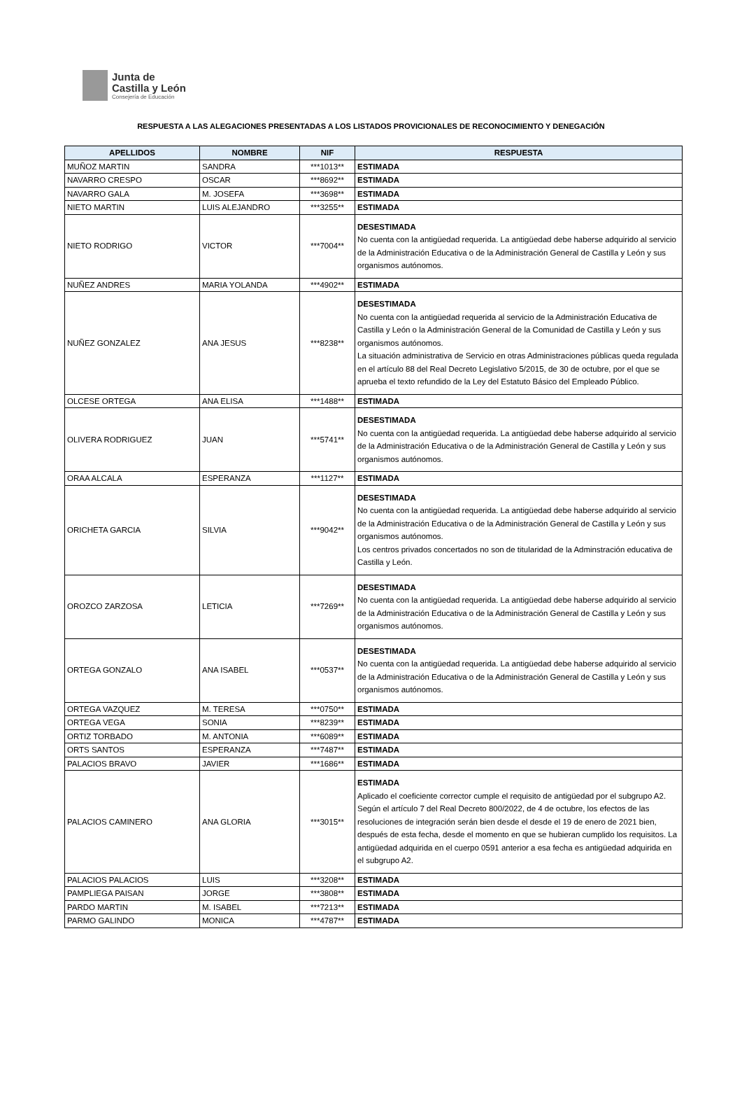Junta de
Castilla y León
Consejería de Educación
RESPUESTA A LAS ALEGACIONES PRESENTADAS A LOS LISTADOS PROVICIONALES DE RECONOCIMIENTO Y DENEGACIÓN
| APELLIDOS | NOMBRE | NIF | RESPUESTA |
| --- | --- | --- | --- |
| MUÑOZ MARTIN | SANDRA | ***1013** | ESTIMADA |
| NAVARRO CRESPO | OSCAR | ***8692** | ESTIMADA |
| NAVARRO GALA | M. JOSEFA | ***3698** | ESTIMADA |
| NIETO MARTIN | LUIS ALEJANDRO | ***3255** | ESTIMADA |
| NIETO RODRIGO | VICTOR | ***7004** | DESESTIMADA No cuenta con la antigüedad requerida. La antigüedad debe haberse adquirido al servicio de la Administración Educativa o de la Administración General de Castilla y León y sus organismos autónomos. |
| NUÑEZ ANDRES | MARIA YOLANDA | ***4902** | ESTIMADA |
| NUÑEZ GONZALEZ | ANA JESUS | ***8238** | DESESTIMADA No cuenta con la antigüedad requerida al servicio de la Administración Educativa de Castilla y León o la Administración General de la Comunidad de Castilla y León y sus organismos autónomos. La situación administrativa de Servicio en otras Administraciones públicas queda regulada en el artículo 88 del Real Decreto Legislativo 5/2015, de 30 de octubre, por el que se aprueba el texto refundido de la Ley del Estatuto Básico del Empleado Público. |
| OLCESE ORTEGA | ANA ELISA | ***1488** | ESTIMADA |
| OLIVERA RODRIGUEZ | JUAN | ***5741** | DESESTIMADA No cuenta con la antigüedad requerida. La antigüedad debe haberse adquirido al servicio de la Administración Educativa o de la Administración General de Castilla y León y sus organismos autónomos. |
| ORAA ALCALA | ESPERANZA | ***1127** | ESTIMADA |
| ORICHETA GARCIA | SILVIA | ***9042** | DESESTIMADA No cuenta con la antigüedad requerida. La antigüedad debe haberse adquirido al servicio de la Administración Educativa o de la Administración General de Castilla y León y sus organismos autónomos. Los centros privados concertados no son de titularidad de la Adminstración educativa de Castilla y León. |
| OROZCO ZARZOSA | LETICIA | ***7269** | DESESTIMADA No cuenta con la antigüedad requerida. La antigüedad debe haberse adquirido al servicio de la Administración Educativa o de la Administración General de Castilla y León y sus organismos autónomos. |
| ORTEGA GONZALO | ANA ISABEL | ***0537** | DESESTIMADA No cuenta con la antigüedad requerida. La antigüedad debe haberse adquirido al servicio de la Administración Educativa o de la Administración General de Castilla y León y sus organismos autónomos. |
| ORTEGA VAZQUEZ | M. TERESA | ***0750** | ESTIMADA |
| ORTEGA VEGA | SONIA | ***8239** | ESTIMADA |
| ORTIZ TORBADO | M. ANTONIA | ***6089** | ESTIMADA |
| ORTS SANTOS | ESPERANZA | ***7487** | ESTIMADA |
| PALACIOS BRAVO | JAVIER | ***1686** | ESTIMADA |
| PALACIOS CAMINERO | ANA GLORIA | ***3015** | ESTIMADA Aplicado el coeficiente corrector cumple el requisito de antigüedad por el subgrupo A2. Según el artículo 7 del Real Decreto 800/2022, de 4 de octubre, los efectos de las resoluciones de integración serán bien desde el desde el 19 de enero de 2021 bien, después de esta fecha, desde el momento en que se hubieran cumplido los requisitos. La antigüedad adquirida en el cuerpo 0591 anterior a esa fecha es antigüedad adquirida en el subgrupo A2. |
| PALACIOS PALACIOS | LUIS | ***3208** | ESTIMADA |
| PAMPLIEGA PAISAN | JORGE | ***3808** | ESTIMADA |
| PARDO MARTIN | M. ISABEL | ***7213** | ESTIMADA |
| PARMO GALINDO | MONICA | ***4787** | ESTIMADA |